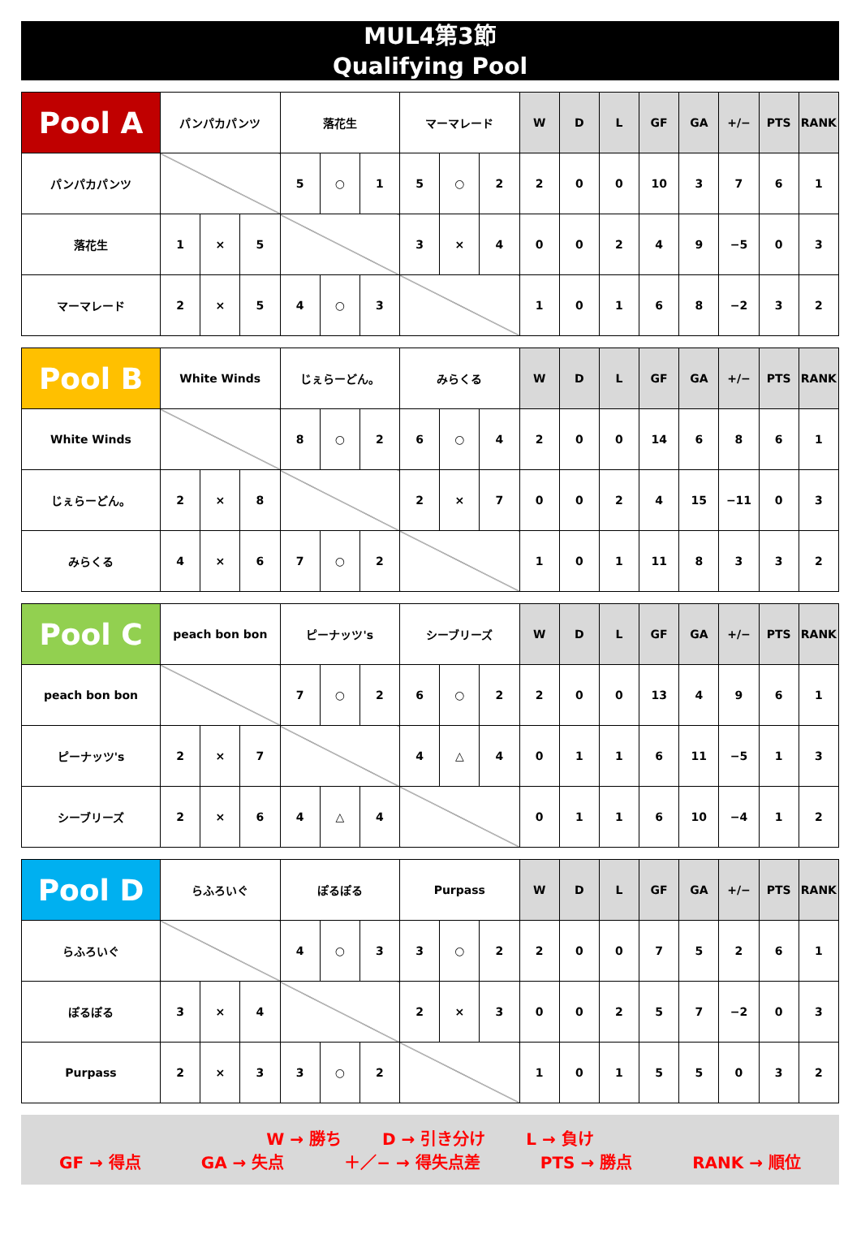MUL4第3節
Qualifying Pool
| Pool A | パンパカパンツ | | | 落花生 | | | マーマレード | | | W | D | L | GF | GA | +/− | PTS | RANK |
| --- | --- | --- | --- | --- | --- | --- | --- | --- | --- | --- | --- | --- | --- | --- | --- | --- | --- |
| パンパカパンツ | | | | 5 | ○ | 1 | 5 | ○ | 2 | 2 | 0 | 0 | 10 | 3 | 7 | 6 | 1 |
| 落花生 | 1 | × | 5 | | | | 3 | × | 4 | 0 | 0 | 2 | 4 | 9 | −5 | 0 | 3 |
| マーマレード | 2 | × | 5 | 4 | ○ | 3 | | | | 1 | 0 | 1 | 6 | 8 | −2 | 3 | 2 |
| Pool B | White Winds | | | じぇらーどん。 | | | みらくる | | | W | D | L | GF | GA | +/− | PTS | RANK |
| --- | --- | --- | --- | --- | --- | --- | --- | --- | --- | --- | --- | --- | --- | --- | --- | --- | --- |
| White Winds | | | | 8 | ○ | 2 | 6 | ○ | 4 | 2 | 0 | 0 | 14 | 6 | 8 | 6 | 1 |
| じぇらーどん。 | 2 | × | 8 | | | | 2 | × | 7 | 0 | 0 | 2 | 4 | 15 | −11 | 0 | 3 |
| みらくる | 4 | × | 6 | 7 | ○ | 2 | | | | 1 | 0 | 1 | 11 | 8 | 3 | 3 | 2 |
| Pool C | peach bon bon | | | ピーナッツ's | | | シーブリーズ | | | W | D | L | GF | GA | +/− | PTS | RANK |
| --- | --- | --- | --- | --- | --- | --- | --- | --- | --- | --- | --- | --- | --- | --- | --- | --- | --- |
| peach bon bon | | | | 7 | ○ | 2 | 6 | ○ | 2 | 2 | 0 | 0 | 13 | 4 | 9 | 6 | 1 |
| ピーナッツ's | 2 | × | 7 | | | | 4 | △ | 4 | 0 | 1 | 1 | 6 | 11 | −5 | 1 | 3 |
| シーブリーズ | 2 | × | 6 | 4 | △ | 4 | | | | 0 | 1 | 1 | 6 | 10 | −4 | 1 | 2 |
| Pool D | らふろいぐ | | | ぽるぽる | | | Purpass | | | W | D | L | GF | GA | +/− | PTS | RANK |
| --- | --- | --- | --- | --- | --- | --- | --- | --- | --- | --- | --- | --- | --- | --- | --- | --- | --- |
| らふろいぐ | | | | 4 | ○ | 3 | 3 | ○ | 2 | 2 | 0 | 0 | 7 | 5 | 2 | 6 | 1 |
| ぽるぽる | 3 | × | 4 | | | | 2 | × | 3 | 0 | 0 | 2 | 5 | 7 | −2 | 0 | 3 |
| Purpass | 2 | × | 3 | 3 | ○ | 2 | | | | 1 | 0 | 1 | 5 | 5 | 0 | 3 | 2 |
W → 勝ち D → 引き分け L → 負け
GF → 得点 GA → 失点 ＋／− → 得失点差 PTS → 勝点 RANK → 順位